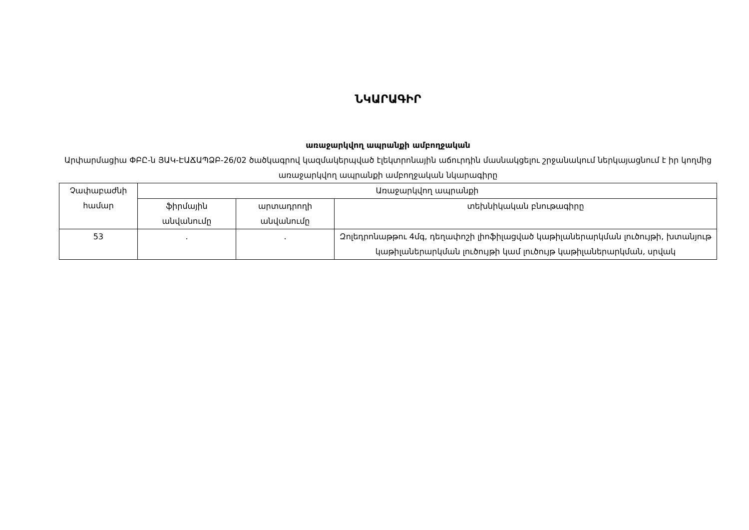ՆԿԱՐԱԳԻՐ
առաջարկվող ապրանքի ամբողջական
Արփարմացիա ՓԲԸ-ն ՅԱԿ-ԷԱՃԱՊՁԲ-26/02 ծածկագրով կազմակերպված էլեկտրոնային աճուրդին մասնակցելու շրջանակում ներկայացնում է իր կողմից առաջարկվող ապրանքի ամբողջական նկարագիրը
| Չափաբաժնի համար | Առաջարկվող ապրանքի | | |
| --- | --- | --- | --- |
| | ֆիրմային անվանումը | արտադրողի անվանումը | տեխնիկական բնութագիրը |
| 53 | . | . | Զոլեդրոնաթթու 4մգ, դեղափոշի լիոֆիլացված կաթիլաներարկման լուծույթի, խտանյութ կաթիլաներարկման լուծույթի կամ լուծույթ կաթիլաներարկման, սրվակ |